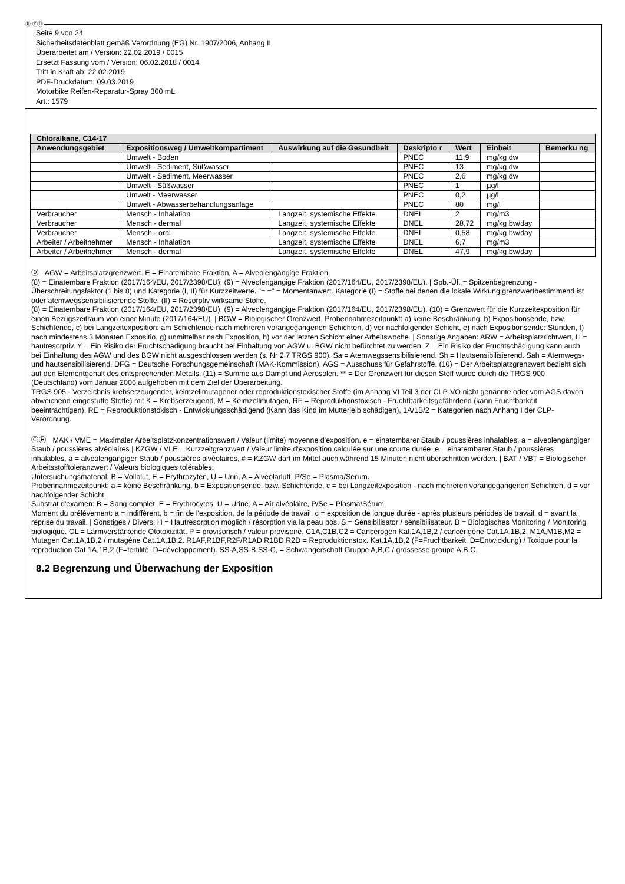Ⓓ ⒸⒽ
Seite 9 von 24
Sicherheitsdatenblatt gemäß Verordnung (EG) Nr. 1907/2006, Anhang II
Überarbeitet am / Version: 22.02.2019 / 0015
Ersetzt Fassung vom / Version: 06.02.2018 / 0014
Tritt in Kraft ab: 22.02.2019
PDF-Druckdatum: 09.03.2019
Motorbike Reifen-Reparatur-Spray 300 mL
Art.: 1579
| Chloralkane, C14-17 | | | | | | |
| --- | --- | --- | --- | --- | --- | --- |
| Anwendungsgebiet | Expositionsweg / Umweltkompartiment | Auswirkung auf die Gesundheit | Deskripto r | Wert | Einheit | Bemerku ng |
| | Umwelt - Boden | | PNEC | 11,9 | mg/kg dw | |
| | Umwelt - Sediment, Süßwasser | | PNEC | 13 | mg/kg dw | |
| | Umwelt - Sediment, Meerwasser | | PNEC | 2,6 | mg/kg dw | |
| | Umwelt - Süßwasser | | PNEC | 1 | µg/l | |
| | Umwelt - Meerwasser | | PNEC | 0,2 | µg/l | |
| | Umwelt - Abwasserbehandlungsanlage | | PNEC | 80 | mg/l | |
| Verbraucher | Mensch - Inhalation | Langzeit, systemische Effekte | DNEL | 2 | mg/m3 | |
| Verbraucher | Mensch - dermal | Langzeit, systemische Effekte | DNEL | 28,72 | mg/kg bw/day | |
| Verbraucher | Mensch - oral | Langzeit, systemische Effekte | DNEL | 0,58 | mg/kg bw/day | |
| Arbeiter / Arbeitnehmer | Mensch - Inhalation | Langzeit, systemische Effekte | DNEL | 6,7 | mg/m3 | |
| Arbeiter / Arbeitnehmer | Mensch - dermal | Langzeit, systemische Effekte | DNEL | 47,9 | mg/kg bw/day | |
Ⓓ AGW = Arbeitsplatzgrenzwert. E = Einatembare Fraktion, A = Alveolengängige Fraktion.
(8) = Einatembare Fraktion (2017/164/EU, 2017/2398/EU). (9) = Alveolengängige Fraktion (2017/164/EU, 2017/2398/EU). | Spb.-Üf. = Spitzenbegrenzung - Überschreitungsfaktor (1 bis 8) und Kategorie (I, II) für Kurzzeitwerte. "= =" = Momentanwert. Kategorie (I) = Stoffe bei denen die lokale Wirkung grenzwertbestimmend ist oder atemwegssensibilisierende Stoffe, (II) = Resorptiv wirksame Stoffe.
(8) = Einatembare Fraktion (2017/164/EU, 2017/2398/EU). (9) = Alveolengängige Fraktion (2017/164/EU, 2017/2398/EU). (10) = Grenzwert für die Kurzzeitexposition für einen Bezugszeitraum von einer Minute (2017/164/EU). | BGW = Biologischer Grenzwert. Probennahmezeitpunkt: a) keine Beschränkung, b) Expositionsende, bzw. Schichtende, c) bei Langzeitexposition: am Schichtende nach mehreren vorangegangenen Schichten, d) vor nachfolgender Schicht, e) nach Expositionsende: Stunden, f) nach mindestens 3 Monaten Expositio, g) unmittelbar nach Exposition, h) vor der letzten Schicht einer Arbeitswoche. | Sonstige Angaben: ARW = Arbeitsplatzrichtwert, H = hautresorptiv. Y = Ein Risiko der Fruchtschädigung braucht bei Einhaltung von AGW u. BGW nicht befürchtet zu werden. Z = Ein Risiko der Fruchtschädigung kann auch bei Einhaltung des AGW und des BGW nicht ausgeschlossen werden (s. Nr 2.7 TRGS 900). Sa = Atemwegssensibilisierend. Sh = Hautsensibilisierend. Sah = Atemwegs- und hautsensibilisierend. DFG = Deutsche Forschungsgemeinschaft (MAK-Kommission). AGS = Ausschuss für Gefahrstoffe. (10) = Der Arbeitsplatzgrenzwert bezieht sich auf den Elementgehalt des entsprechenden Metalls. (11) = Summe aus Dampf und Aerosolen. ** = Der Grenzwert für diesen Stoff wurde durch die TRGS 900 (Deutschland) vom Januar 2006 aufgehoben mit dem Ziel der Überarbeitung.
TRGS 905 - Verzeichnis krebserzeugender, keimzellmutagener oder reproduktionstoxischer Stoffe (im Anhang VI Teil 3 der CLP-VO nicht genannte oder vom AGS davon abweichend eingestufte Stoffe) mit K = Krebserzeugend, M = Keimzellmutagen, RF = Reproduktionstoxisch - Fruchtbarkeitsgefährdend (kann Fruchtbarkeit beeinträchtigen), RE = Reproduktionstoxisch - Entwicklungsschädigend (Kann das Kind im Mutterleib schädigen), 1A/1B/2 = Kategorien nach Anhang I der CLP-Verordnung.
ⒸⒽ MAK / VME = Maximaler Arbeitsplatzkonzentrationswert / Valeur (limite) moyenne d'exposition. e = einatembarer Staub / poussières inhalables, a = alveolengängiger Staub / poussières alvéolaires | KZGW / VLE = Kurzzeitgrenzwert / Valeur limite d'exposition calculée sur une courte durée. e = einatembarer Staub / poussières inhalables, a = alveolengängiger Staub / poussières alvéolaires, # = KZGW darf im Mittel auch während 15 Minuten nicht überschritten werden. | BAT / VBT = Biologischer Arbeitsstofftoleranzwert / Valeurs biologiques tolérables:
Untersuchungsmaterial: B = Vollblut, E = Erythrozyten, U = Urin, A = Alveolarluft, P/Se = Plasma/Serum.
Probennahmezeitpunkt: a = keine Beschränkung, b = Expositionsende, bzw. Schichtende, c = bei Langzeitexposition - nach mehreren vorangegangenen Schichten, d = vor nachfolgender Schicht.
Substrat d'examen: B = Sang complet, E = Erythrocytes, U = Urine, A = Air alvéolaire, P/Se = Plasma/Sérum.
Moment du prélèvement: a = indifférent, b = fin de l'exposition, de la période de travail, c = exposition de longue durée - après plusieurs périodes de travail, d = avant la reprise du travail. | Sonstiges / Divers: H = Hautresorption möglich / résorption via la peau pos. S = Sensibilisator / sensibilisateur. B = Biologisches Monitoring / Monitoring biologique. OL = Lärmverstärkende Ototoxizität. P = provisorisch / valeur provisoire. C1A,C1B,C2 = Cancerogen Kat.1A,1B,2 / cancérigène Cat.1A,1B,2. M1A,M1B,M2 = Mutagen Cat.1A,1B,2 / mutagène Cat.1A,1B,2. R1AF,R1BF,R2F/R1AD,R1BD,R2D = Reproduktionstox. Kat.1A,1B,2 (F=Fruchtbarkeit, D=Entwicklung) / Toxique pour la reproduction Cat.1A,1B,2 (F=fertilité, D=développement). SS-A,SS-B,SS-C, = Schwangerschaft Gruppe A,B,C / grossesse groupe A,B,C.
8.2 Begrenzung und Überwachung der Exposition